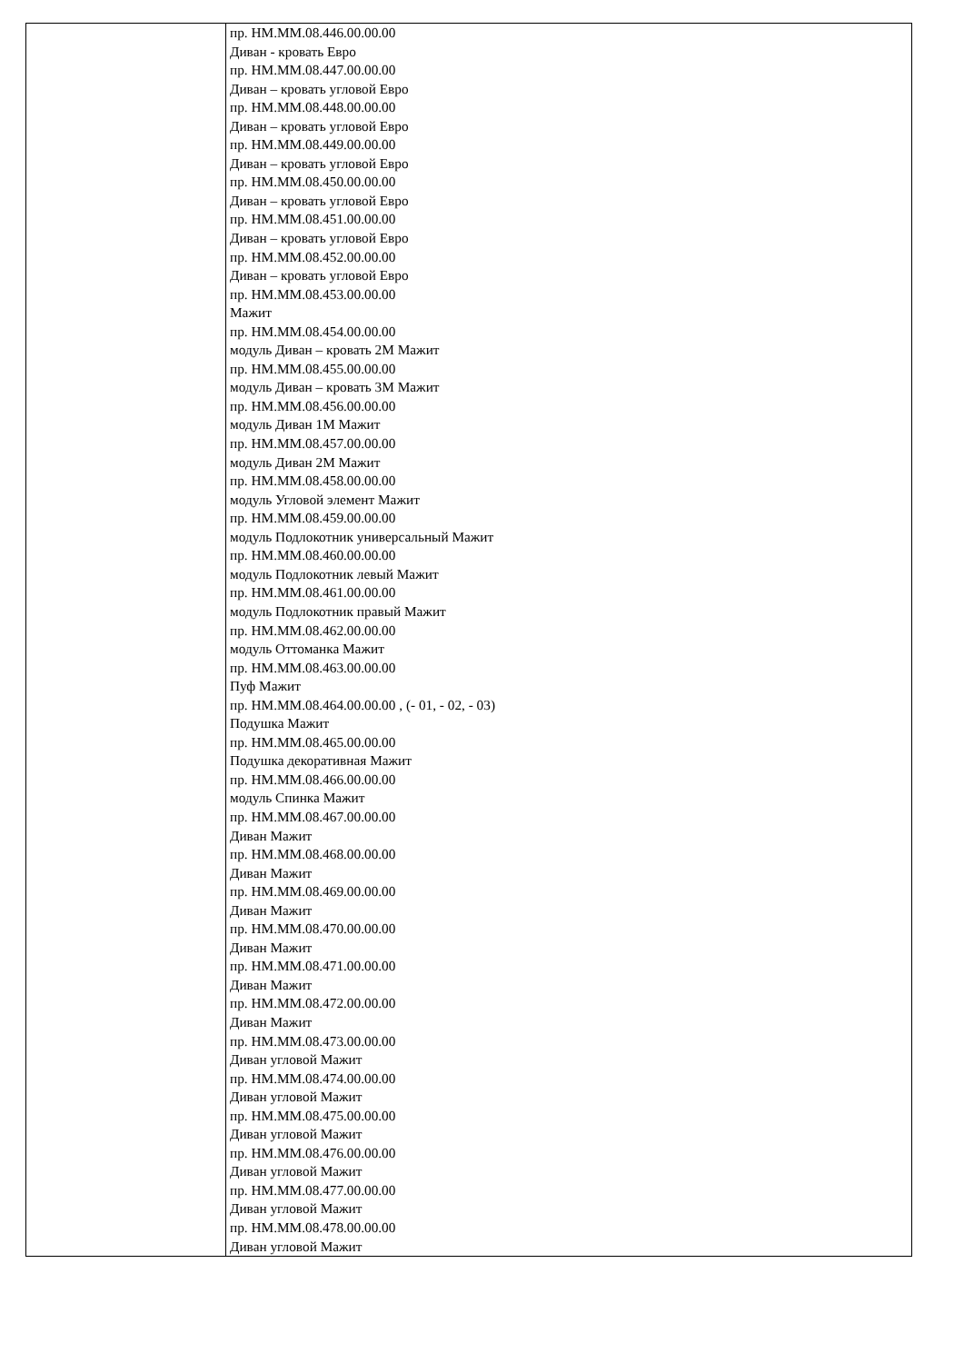| | пр. НМ.ММ.08.446.00.00.00 Диван - кровать Евро пр. НМ.ММ.08.447.00.00.00 Диван – кровать угловой Евро пр. НМ.ММ.08.448.00.00.00 Диван – кровать угловой Евро пр. НМ.ММ.08.449.00.00.00 Диван – кровать угловой Евро пр. НМ.ММ.08.450.00.00.00 Диван – кровать угловой Евро пр. НМ.ММ.08.451.00.00.00 Диван – кровать угловой Евро пр. НМ.ММ.08.452.00.00.00 Диван – кровать угловой Евро пр. НМ.ММ.08.453.00.00.00 Мажит пр. НМ.ММ.08.454.00.00.00 модуль Диван – кровать 2М Мажит пр. НМ.ММ.08.455.00.00.00 модуль Диван – кровать 3М Мажит пр. НМ.ММ.08.456.00.00.00 модуль Диван 1М Мажит пр. НМ.ММ.08.457.00.00.00 модуль Диван 2М Мажит пр. НМ.ММ.08.458.00.00.00 модуль Угловой элемент Мажит пр. НМ.ММ.08.459.00.00.00 модуль Подлокотник универсальный Мажит пр. НМ.ММ.08.460.00.00.00 модуль Подлокотник левый Мажит пр. НМ.ММ.08.461.00.00.00 модуль Подлокотник правый Мажит пр. НМ.ММ.08.462.00.00.00 модуль Оттоманка Мажит пр. НМ.ММ.08.463.00.00.00 Пуф Мажит пр. НМ.ММ.08.464.00.00.00 , (- 01, - 02, - 03) Подушка Мажит пр. НМ.ММ.08.465.00.00.00 Подушка декоративная Мажит пр. НМ.ММ.08.466.00.00.00 модуль Спинка Мажит пр. НМ.ММ.08.467.00.00.00 Диван Мажит пр. НМ.ММ.08.468.00.00.00 Диван Мажит пр. НМ.ММ.08.469.00.00.00 Диван Мажит пр. НМ.ММ.08.470.00.00.00 Диван Мажит пр. НМ.ММ.08.471.00.00.00 Диван Мажит пр. НМ.ММ.08.472.00.00.00 Диван Мажит пр. НМ.ММ.08.473.00.00.00 Диван угловой Мажит пр. НМ.ММ.08.474.00.00.00 Диван угловой Мажит пр. НМ.ММ.08.475.00.00.00 Диван угловой Мажит пр. НМ.ММ.08.476.00.00.00 Диван угловой Мажит пр. НМ.ММ.08.477.00.00.00 Диван угловой Мажит пр. НМ.ММ.08.478.00.00.00 Диван угловой Мажит |